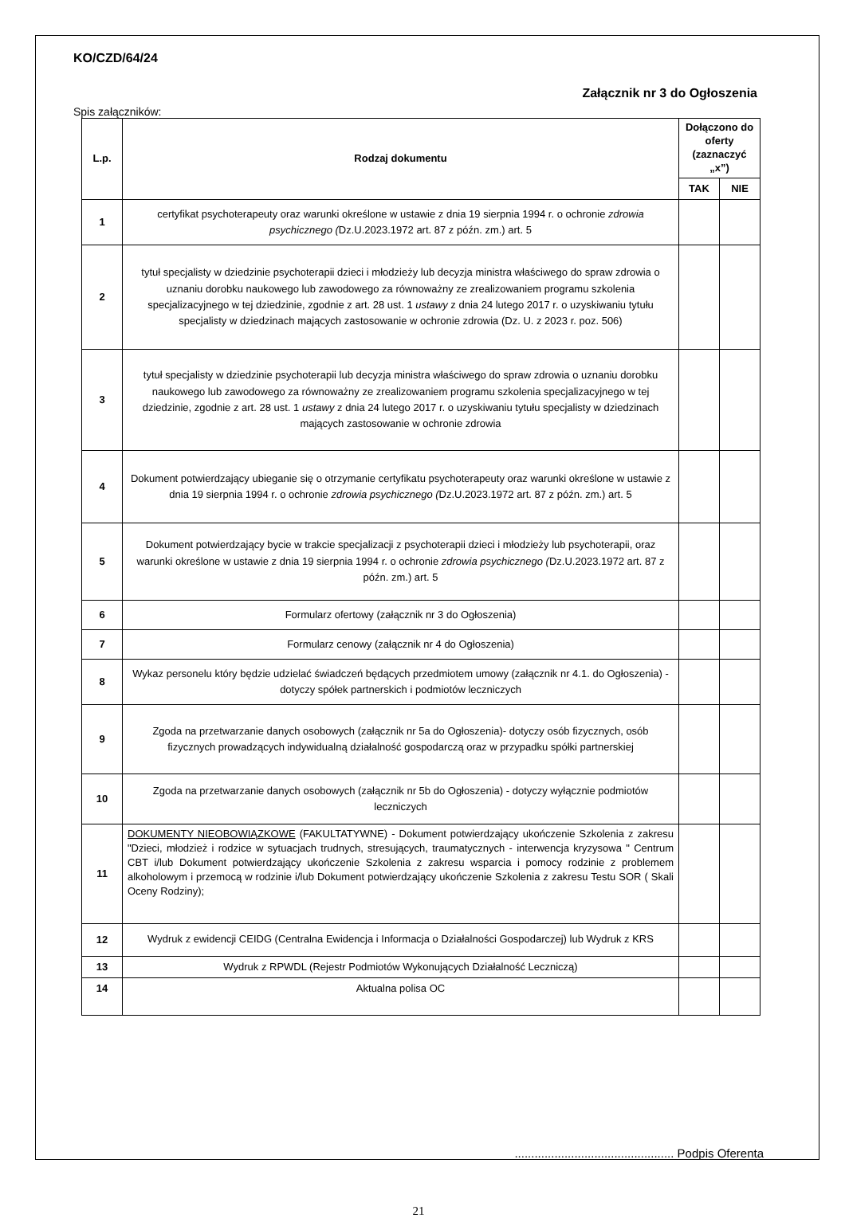KO/CZD/64/24
Załącznik nr 3 do Ogłoszenia
Spis załączników:
| L.p. | Rodzaj dokumentu | Dołączono do oferty (zaznaczyć „x”) | |
| --- | --- | --- | --- |
| | | TAK | NIE |
| 1 | certyfikat psychoterapeuty oraz warunki określone w ustawie z dnia 19 sierpnia 1994 r. o ochronie zdrowia psychicznego ( Dz.U.2023.1972 art. 87 z późn. zm.) art. 5 | | |
| 2 | tytuł specjalisty w dziedzinie psychoterapii dzieci i młodzieży lub decyzja ministra właściwego do spraw zdrowia o uznaniu dorobku naukowego lub zawodowego za równoważny ze zrealizowaniem programu szkolenia specjalizacyjnego w tej dziedzinie, zgodnie z art. 28 ust. 1 ustawy z dnia 24 lutego 2017 r. o uzyskiwaniu tytułu specjalisty w dziedzinach mających zastosowanie w ochronie zdrowia (Dz. U. z 2023 r. poz. 506) | | |
| 3 | tytuł specjalisty w dziedzinie psychoterapii lub decyzja ministra właściwego do spraw zdrowia o uznaniu dorobku naukowego lub zawodowego za równoważny ze zrealizowaniem programu szkolenia specjalizacyjnego w tej dziedzinie, zgodnie z art. 28 ust. 1 ustawy z dnia 24 lutego 2017 r. o uzyskiwaniu tytułu specjalisty w dziedzinach mających zastosowanie w ochronie zdrowia | | |
| 4 | Dokument potwierdzający ubieganie się o otrzymanie certyfikatu psychoterapeuty oraz warunki określone w ustawie z dnia 19 sierpnia 1994 r. o ochronie zdrowia psychicznego ( Dz.U.2023.1972 art. 87 z późn. zm.) art. 5 | | |
| 5 | Dokument potwierdzający bycie w trakcie specjalizacji z psychoterapii dzieci i młodzieży lub psychoterapii, oraz warunki określone w ustawie z dnia 19 sierpnia 1994 r. o ochronie zdrowia psychicznego ( Dz.U.2023.1972 art. 87 z późn. zm.) art. 5 | | |
| 6 | Formularz ofertowy (załącznik nr 3 do Ogłoszenia) | | |
| 7 | Formularz cenowy (załącznik nr 4 do Ogłoszenia) | | |
| 8 | Wykaz personelu który będzie udzielać świadczeń będących przedmiotem umowy (załącznik nr 4.1. do Ogłoszenia) - dotyczy spółek partnerskich i podmiotów leczniczych | | |
| 9 | Zgoda na przetwarzanie danych osobowych (załącznik nr 5a do Ogłoszenia)- dotyczy osób fizycznych, osób fizycznych prowadzących indywidualną działalność gospodarczą oraz w przypadku spółki partnerskiej | | |
| 10 | Zgoda na przetwarzanie danych osobowych (załącznik nr 5b do Ogłoszenia) - dotyczy wyłącznie podmiotów leczniczych | | |
| 11 | DOKUMENTY NIEOBOWIĄZKOWE (FAKULTATYWNE) - Dokument potwierdzający ukończenie Szkolenia z zakresu "Dzieci, młodzież i rodzice w sytuacjach trudnych, stresujących, traumatycznych - interwencja kryzysowa " Centrum CBT i/lub Dokument potwierdzający ukończenie Szkolenia z zakresu wsparcia i pomocy rodzinie z problemem alkoholowym i przemocą w rodzinie i/lub Dokument potwierdzający ukończenie Szkolenia z zakresu Testu SOR ( Skali Oceny Rodziny); | | |
| 12 | Wydruk z ewidencji CEIDG (Centralna Ewidencja i Informacja o Działalności Gospodarczej) lub Wydruk z KRS | | |
| 13 | Wydruk z RPWDL (Rejestr Podmiotów Wykonujących Działalność Leczniczą) | | |
| 14 | Aktualna polisa OC | | |
................................................ Podpis Oferenta
21